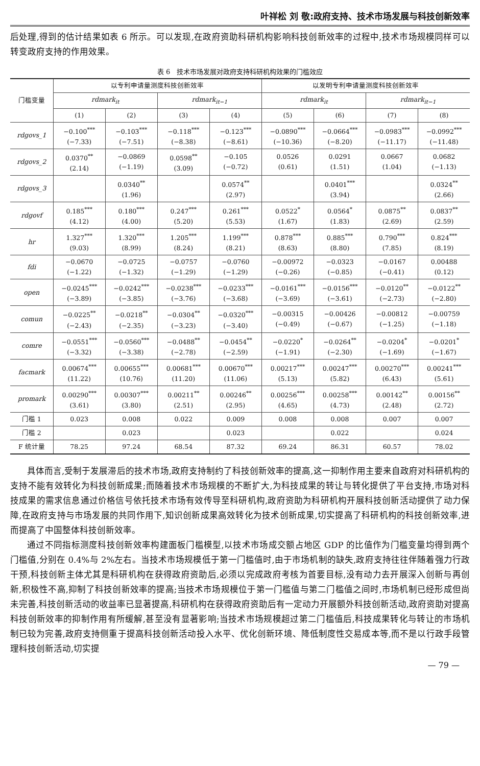叶祥松 刘 敬:政府支持、技术市场发展与科技创新效率
后处理,得到的估计结果如表 6 所示。可以发现,在政府资助科研机构影响科技创新效率的过程中,技术市场规模同样可以转变政府支持的作用效果。
表 6　技术市场发展对政府支持科研机构效果的门槛效应
| 门槛变量 | 以专利申请量测度科技创新效率 | | | | 以发明专利申请量测度科技创新效率 | | | |
| --- | --- | --- | --- | --- | --- | --- | --- | --- |
| | rdmark<sub>it</sub> | | rdmark<sub>it−1</sub> | | rdmark<sub>it</sub> | | rdmark<sub>it−1</sub> | |
| | (1) | (2) | (3) | (4) | (5) | (6) | (7) | (8) |
| rdgovs_1 | −0.100<sup>***</sup> (−7.33) | −0.103<sup>***</sup> (−7.51) | −0.118<sup>***</sup> (−8.38) | −0.123<sup>***</sup> (−8.61) | −0.0890<sup>***</sup> (−10.36) | −0.0664<sup>***</sup> (−8.20) | −0.0983<sup>***</sup> (−11.17) | −0.0992<sup>***</sup> (−11.48) |
| rdgovs_2 | 0.0370<sup>**</sup> (2.14) | −0.0869 (−1.19) | 0.0598<sup>**</sup> (3.09) | −0.105 (−0.72) | 0.0526 (0.61) | 0.0291 (1.51) | 0.0667 (1.04) | 0.0682 (−1.13) |
| rdgovs_3 | | 0.0340<sup>**</sup> (1.96) | | 0.0574<sup>**</sup> (2.97) | | 0.0401<sup>***</sup> (3.94) | | 0.0324<sup>**</sup> (2.66) |
| rdgovf | 0.185<sup>***</sup> (4.12) | 0.180<sup>***</sup> (4.00) | 0.247<sup>***</sup> (5.20) | 0.261<sup>***</sup> (5.53) | 0.0522<sup>*</sup> (1.67) | 0.0564<sup>*</sup> (1.83) | 0.0875<sup>**</sup> (2.69) | 0.0837<sup>**</sup> (2.59) |
| hr | 1.327<sup>***</sup> (9.03) | 1.320<sup>***</sup> (8.99) | 1.205<sup>***</sup> (8.24) | 1.199<sup>***</sup> (8.21) | 0.878<sup>***</sup> (8.63) | 0.885<sup>***</sup> (8.80) | 0.790<sup>***</sup> (7.85) | 0.824<sup>***</sup> (8.19) |
| fdi | −0.0670 (−1.22) | −0.0725 (−1.32) | −0.0757 (−1.29) | −0.0760 (−1.29) | −0.00972 (−0.26) | −0.0323 (−0.85) | −0.0167 (−0.41) | 0.00488 (0.12) |
| open | −0.0245<sup>***</sup> (−3.89) | −0.0242<sup>***</sup> (−3.85) | −0.0238<sup>***</sup> (−3.76) | −0.0233<sup>***</sup> (−3.68) | −0.0161<sup>***</sup> (−3.69) | −0.0156<sup>***</sup> (−3.61) | −0.0120<sup>**</sup> (−2.73) | −0.0122<sup>**</sup> (−2.80) |
| comun | −0.0225<sup>**</sup> (−2.43) | −0.0218<sup>**</sup> (−2.35) | −0.0304<sup>**</sup> (−3.23) | −0.0320<sup>***</sup> (−3.40) | −0.00315 (−0.49) | −0.00426 (−0.67) | −0.00812 (−1.25) | −0.00759 (−1.18) |
| comre | −0.0551<sup>***</sup> (−3.32) | −0.0560<sup>***</sup> (−3.38) | −0.0488<sup>**</sup> (−2.78) | −0.0454<sup>**</sup> (−2.59) | −0.0220<sup>*</sup> (−1.91) | −0.0264<sup>**</sup> (−2.30) | −0.0204<sup>*</sup> (−1.69) | −0.0201<sup>*</sup> (−1.67) |
| facmark | 0.00674<sup>***</sup> (11.22) | 0.00655<sup>***</sup> (10.76) | 0.00681<sup>***</sup> (11.20) | 0.00670<sup>***</sup> (11.06) | 0.00217<sup>***</sup> (5.13) | 0.00247<sup>***</sup> (5.82) | 0.00270<sup>***</sup> (6.43) | 0.00241<sup>***</sup> (5.61) |
| promark | 0.00290<sup>***</sup> (3.61) | 0.00307<sup>***</sup> (3.80) | 0.00211<sup>**</sup> (2.51) | 0.00246<sup>**</sup> (2.95) | 0.00256<sup>***</sup> (4.65) | 0.00258<sup>***</sup> (4.73) | 0.00142<sup>**</sup> (2.48) | 0.00156<sup>**</sup> (2.72) |
| 门槛 1 | 0.023 | 0.008 | 0.022 | 0.009 | 0.008 | 0.008 | 0.007 | 0.007 |
| 门槛 2 | | 0.023 | | 0.023 | | 0.022 | | 0.024 |
| F 统计量 | 78.25 | 97.24 | 68.54 | 87.32 | 69.24 | 86.31 | 60.57 | 78.02 |
具体而言,受制于发展滞后的技术市场,政府支持制约了科技创新效率的提高,这一抑制作用主要来自政府对科研机构的支持不能有效转化为科技创新成果;而随着技术市场规模的不断扩大,为科技成果的转让与转化提供了平台支持,市场对科技成果的需求信息通过价格信号依托技术市场有效传导至科研机构,政府资助为科研机构开展科技创新活动提供了动力保障,在政府支持与市场发展的共同作用下,知识创新成果高效转化为技术创新成果,切实提高了科研机构的科技创新效率,进而提高了中国整体科技创新效率。
通过不同指标测度科技创新效率构建面板门槛模型,以技术市场成交额占地区 GDP 的比值作为门槛变量均得到两个门槛值,分别在 0.4%与 2%左右。当技术市场规模低于第一门槛值时,由于市场机制的缺失,政府支持往往伴随着强力行政干预,科技创新主体尤其是科研机构在获得政府资助后,必须以完成政府考核为首要目标,没有动力去开展深入创新与再创新,积极性不高,抑制了科技创新效率的提高;当技术市场规模位于第一门槛值与第二门槛值之间时,市场机制已经形成但尚未完善,科技创新活动的收益率已显著提高,科研机构在获得政府资助后有一定动力开展额外科技创新活动,政府资助对提高科技创新效率的抑制作用有所缓解,甚至没有显著影响;当技术市场规模超过第二门槛值后,科技成果转化与转让的市场机制已较为完善,政府支持侧重于提高科技创新活动投入水平、优化创新环境、降低制度性交易成本等,而不是以行政手段管理科技创新活动,切实提
— 79 —